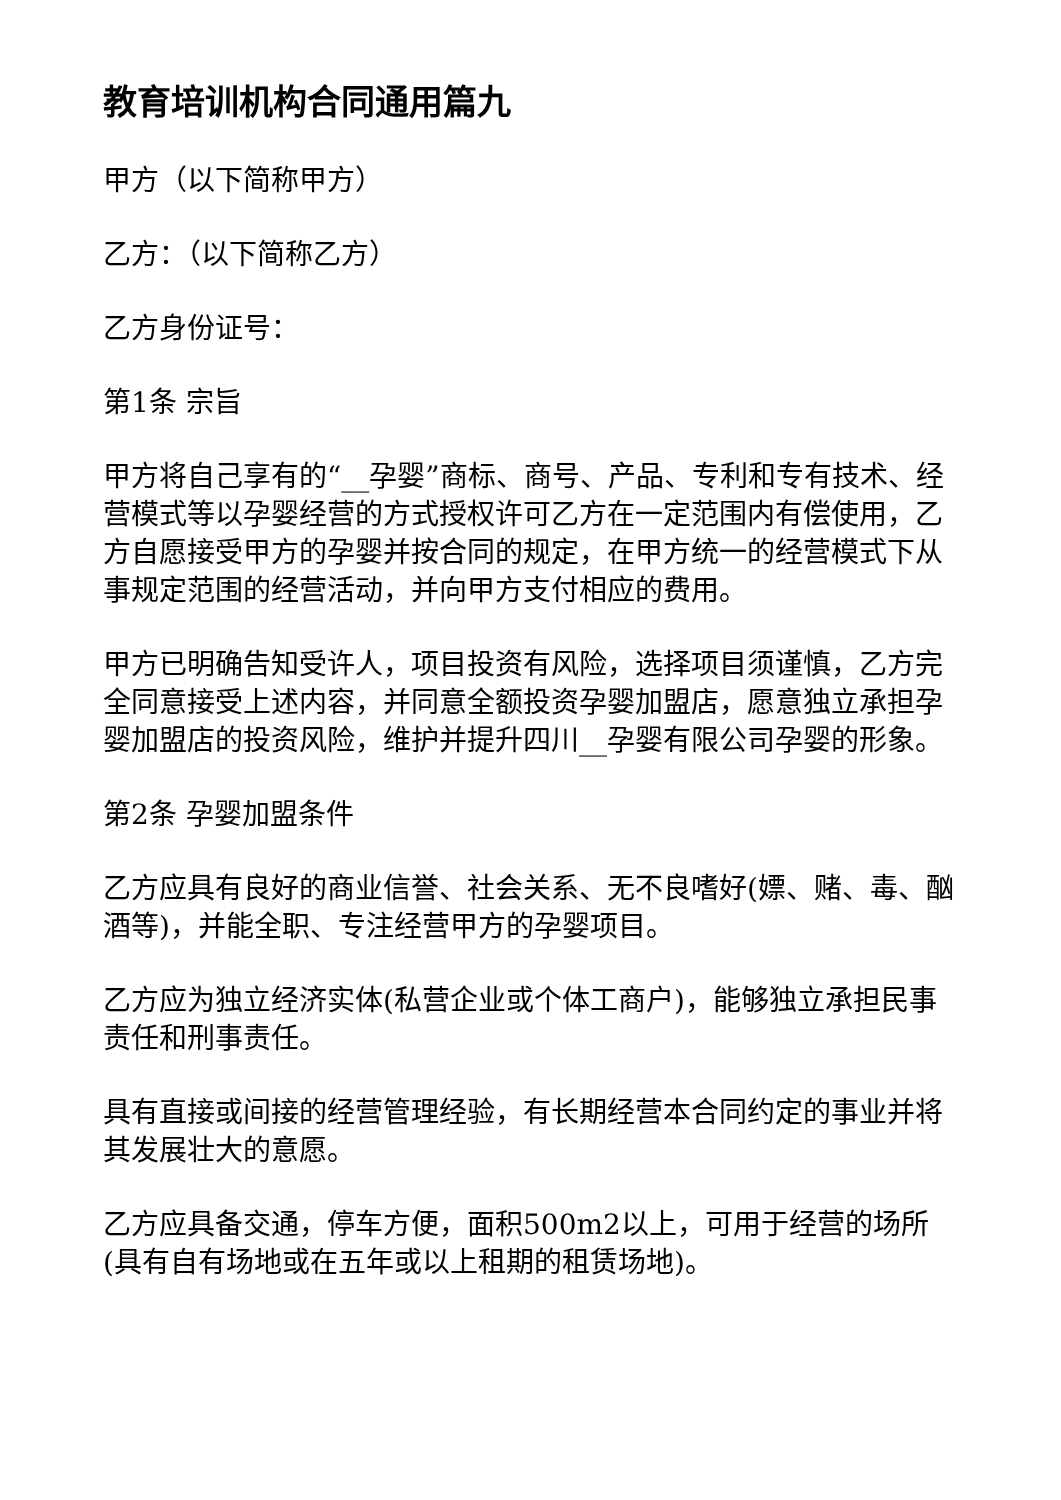教育培训机构合同通用篇九
甲方（以下简称甲方）
乙方：（以下简称乙方）
乙方身份证号：
第1条 宗旨
甲方将自己享有的“__孕婴”商标、商号、产品、专利和专有技术、经营模式等以孕婴经营的方式授权许可乙方在一定范围内有偿使用，乙方自愿接受甲方的孕婴并按合同的规定，在甲方统一的经营模式下从事规定范围的经营活动，并向甲方支付相应的费用。
甲方已明确告知受许人，项目投资有风险，选择项目须谨慎，乙方完全同意接受上述内容，并同意全额投资孕婴加盟店，愿意独立承担孕婴加盟店的投资风险，维护并提升四川__孕婴有限公司孕婴的形象。
第2条 孕婴加盟条件
乙方应具有良好的商业信誉、社会关系、无不良嗜好(嫖、赌、毒、酗酒等)，并能全职、专注经营甲方的孕婴项目。
乙方应为独立经济实体(私营企业或个体工商户)，能够独立承担民事责任和刑事责任。
具有直接或间接的经营管理经验，有长期经营本合同约定的事业并将其发展壮大的意愿。
乙方应具备交通，停车方便，面积500m2以上，可用于经营的场所(具有自有场地或在五年或以上租期的租赁场地)。